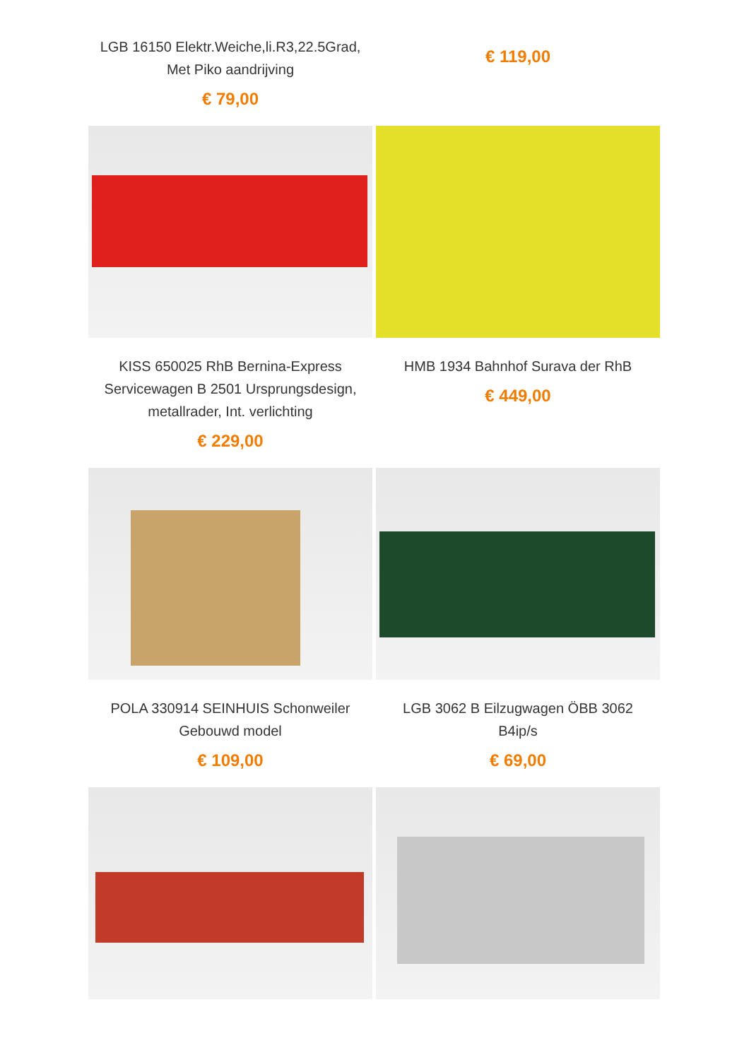LGB 16150 Elektr.Weiche,li.R3,22.5Grad, Met Piko aandrijving
€ 79,00
€ 119,00
KISS 650025 RhB Bernina-Express Servicewagen B 2501 Ursprungsdesign, metallrader, Int. verlichting
€ 229,00
HMB 1934 Bahnhof Surava der RhB
€ 449,00
POLA 330914 SEINHUIS Schonweiler Gebouwd model
€ 109,00
LGB 3062 B Eilzugwagen ÖBB 3062 B4ip/s
€ 69,00